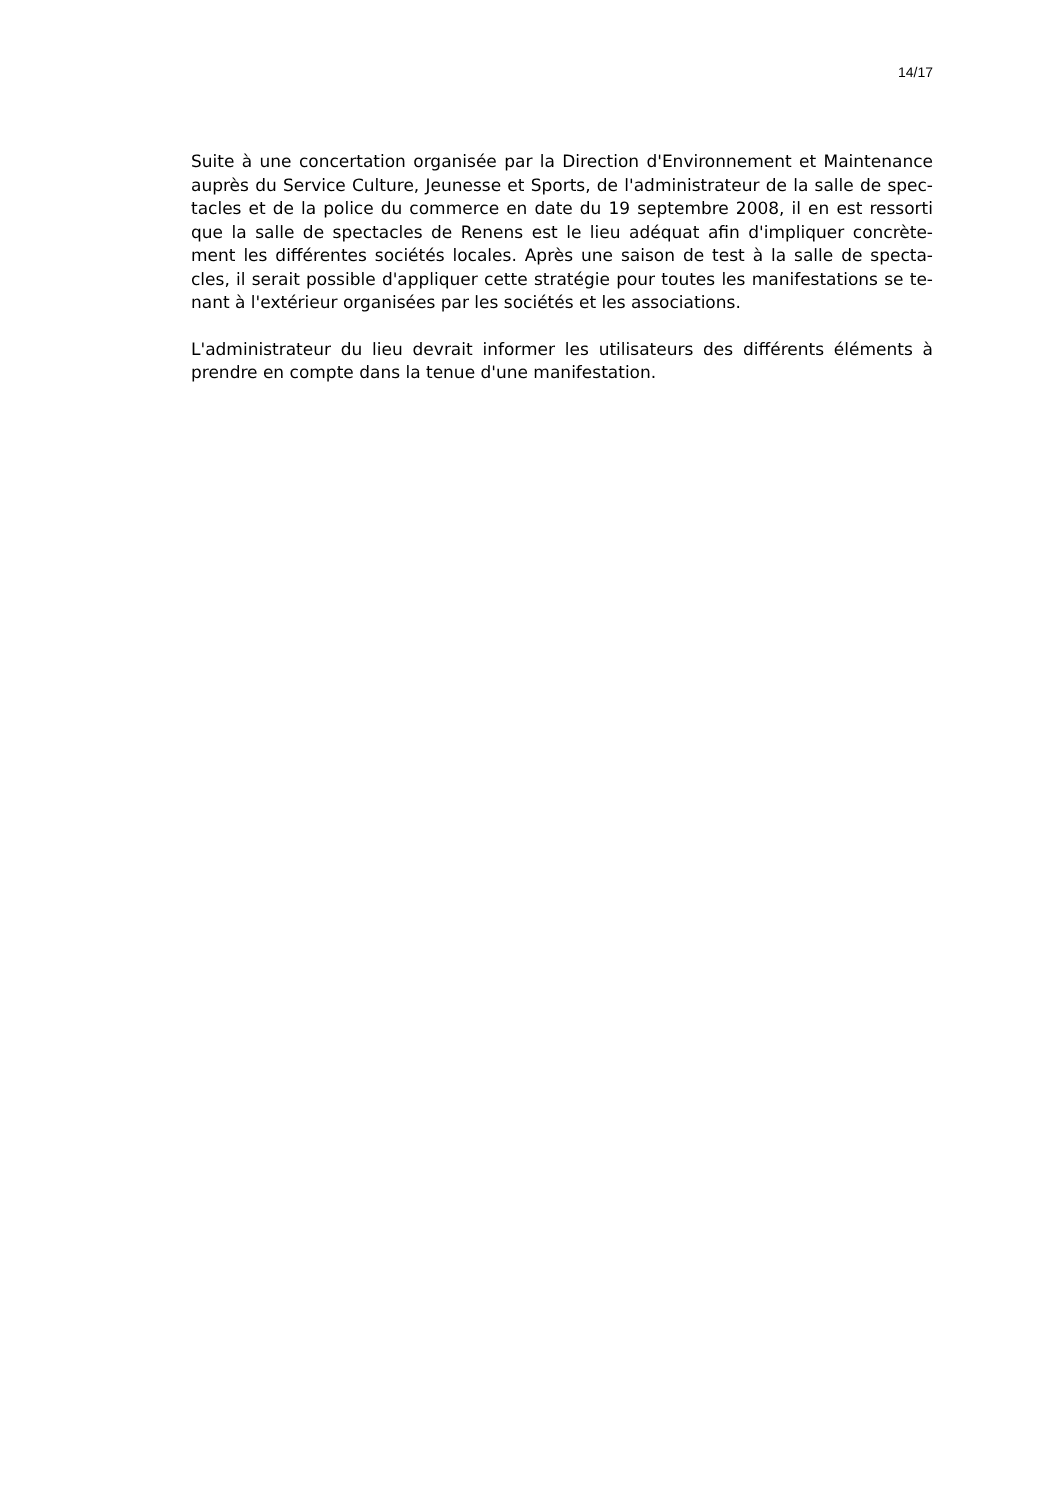14/17
Suite à une concertation organisée par la Direction d'Environnement et Maintenance auprès du Service Culture, Jeunesse et Sports, de l'administrateur de la salle de spec-tacles et de la police du commerce en date du 19 septembre 2008, il en est ressorti que la salle de spectacles de Renens est le lieu adéquat afin d'impliquer concrète-ment les différentes sociétés locales. Après une saison de test à la salle de specta-cles, il serait possible d'appliquer cette stratégie pour toutes les manifestations se te-nant à l'extérieur organisées par les sociétés et les associations.
L'administrateur du lieu devrait informer les utilisateurs des différents éléments à prendre en compte dans la tenue d'une manifestation.